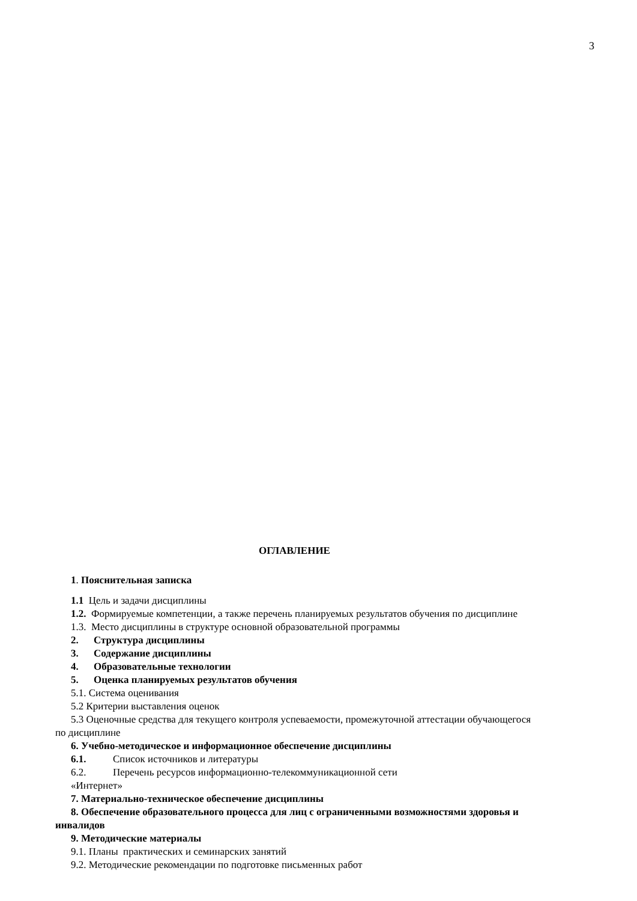3
ОГЛАВЛЕНИЕ
1. Пояснительная записка
1.1 Цель и задачи дисциплины
1.2. Формируемые компетенции, а также перечень планируемых результатов обучения по дисциплине
1.3. Место дисциплины в структуре основной образовательной программы
2. Структура дисциплины
3. Содержание дисциплины
4. Образовательные технологии
5. Оценка планируемых результатов обучения
5.1. Система оценивания
5.2 Критерии выставления оценок
5.3 Оценочные средства для текущего контроля успеваемости, промежуточной аттестации обучающегося по дисциплине
6. Учебно-методическое и информационное обеспечение дисциплины
6.1. Список источников и литературы
6.2. Перечень ресурсов информационно-телекоммуникационной сети
«Интернет»
7. Материально-техническое обеспечение дисциплины
8. Обеспечение образовательного процесса для лиц с ограниченными возможностями здоровья и инвалидов
9. Методические материалы
9.1. Планы практических и семинарских занятий
9.2. Методические рекомендации по подготовке письменных работ